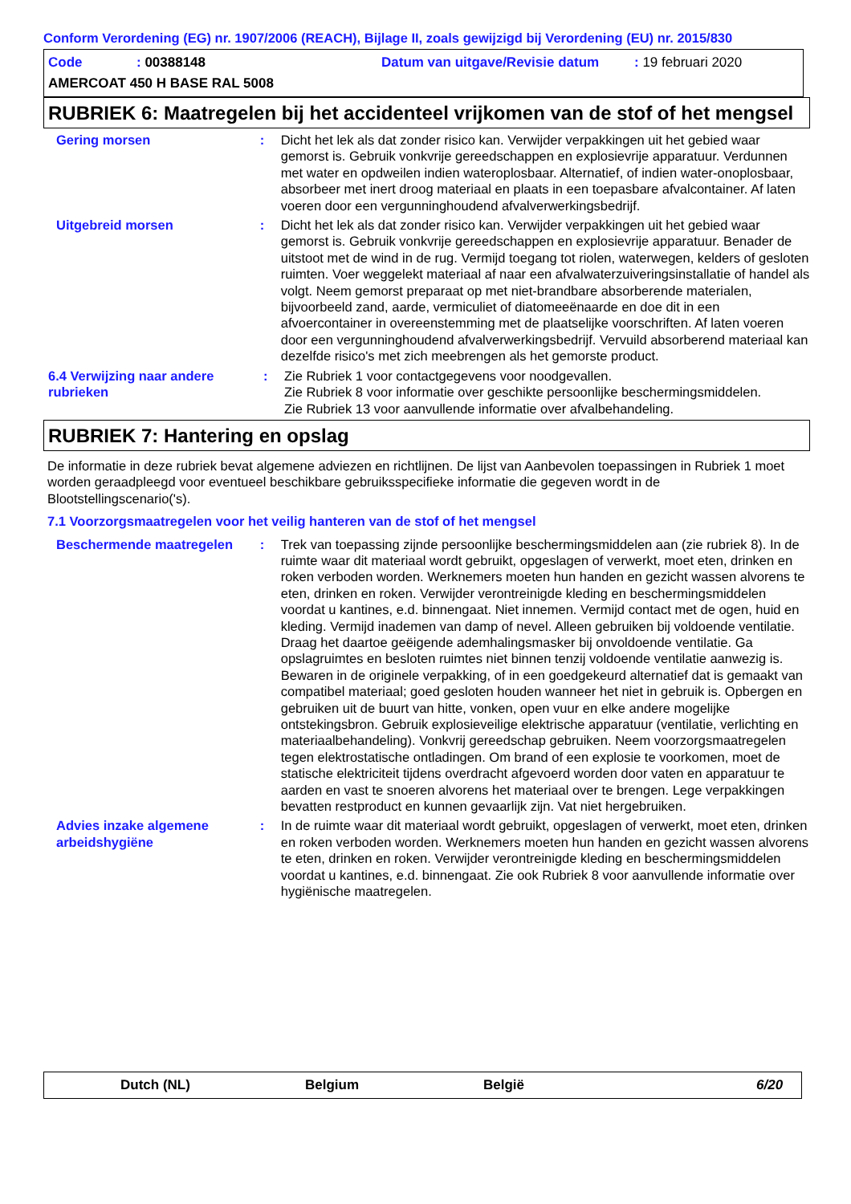Conform Verordening (EG) nr. 1907/2006 (REACH), Bijlage II, zoals gewijzigd bij Verordening (EU) nr. 2015/830
Code: 00388148 Datum van uitgave/Revisie datum: 19 februari 2020
AMERCOAT 450 H BASE RAL 5008
RUBRIEK 6: Maatregelen bij het accidenteel vrijkomen van de stof of het mengsel
Gering morsen : Dicht het lek als dat zonder risico kan. Verwijder verpakkingen uit het gebied waar gemorst is. Gebruik vonkvrije gereedschappen en explosievrije apparatuur. Verdunnen met water en opdweilen indien wateroplosbaar. Alternatief, of indien water-onoplosbaar, absorbeer met inert droog materiaal en plaats in een toepasbare afvalcontainer. Af laten voeren door een vergunninghoudend afvalverwerkingsbedrijf.
Uitgebreid morsen : Dicht het lek als dat zonder risico kan. Verwijder verpakkingen uit het gebied waar gemorst is. Gebruik vonkvrije gereedschappen en explosievrije apparatuur. Benader de uitstoot met de wind in de rug. Vermijd toegang tot riolen, waterwegen, kelders of gesloten ruimten. Voer weggelekt materiaal af naar een afvalwaterzuiveringsinstallatie of handel als volgt. Neem gemorst preparaat op met niet-brandbare absorberende materialen, bijvoorbeeld zand, aarde, vermiculiet of diatomeeënaarde en doe dit in een afvoercontainer in overeenstemming met de plaatselijke voorschriften. Af laten voeren door een vergunninghoudend afvalverwerkingsbedrijf. Vervuild absorberend materiaal kan dezelfde risico's met zich meebrengen als het gemorste product.
6.4 Verwijzing naar andere rubrieken
: Zie Rubriek 1 voor contactgegevens voor noodgevallen.
Zie Rubriek 8 voor informatie over geschikte persoonlijke beschermingsmiddelen.
Zie Rubriek 13 voor aanvullende informatie over afvalbehandeling.
RUBRIEK 7: Hantering en opslag
De informatie in deze rubriek bevat algemene adviezen en richtlijnen. De lijst van Aanbevolen toepassingen in Rubriek 1 moet worden geraadpleegd voor eventueel beschikbare gebruiksspecifieke informatie die gegeven wordt in de Blootstellingscenario('s).
7.1 Voorzorgsmaatregelen voor het veilig hanteren van de stof of het mengsel
Beschermende maatregelen : Trek van toepassing zijnde persoonlijke beschermingsmiddelen aan (zie rubriek 8). In de ruimte waar dit materiaal wordt gebruikt, opgeslagen of verwerkt, moet eten, drinken en roken verboden worden. Werknemers moeten hun handen en gezicht wassen alvorens te eten, drinken en roken. Verwijder verontreinigde kleding en beschermingsmiddelen voordat u kantines, e.d. binnengaat. Niet innemen. Vermijd contact met de ogen, huid en kleding. Vermijd inademen van damp of nevel. Alleen gebruiken bij voldoende ventilatie. Draag het daartoe geëigende ademhalingsmasker bij onvoldoende ventilatie. Ga opslagruimtes en besloten ruimtes niet binnen tenzij voldoende ventilatie aanwezig is. Bewaren in de originele verpakking, of in een goedgekeurd alternatief dat is gemaakt van compatibel materiaal; goed gesloten houden wanneer het niet in gebruik is. Opbergen en gebruiken uit de buurt van hitte, vonken, open vuur en elke andere mogelijke ontstekingsbron. Gebruik explosieveilige elektrische apparatuur (ventilatie, verlichting en materiaalbehandeling). Vonkvrij gereedschap gebruiken. Neem voorzorgsmaatregelen tegen elektrostatische ontladingen. Om brand of een explosie te voorkomen, moet de statische elektriciteit tijdens overdracht afgevoerd worden door vaten en apparatuur te aarden en vast te snoeren alvorens het materiaal over te brengen. Lege verpakkingen bevatten restproduct en kunnen gevaarlijk zijn. Vat niet hergebruiken.
Advies inzake algemene arbeidshygiëne
: In de ruimte waar dit materiaal wordt gebruikt, opgeslagen of verwerkt, moet eten, drinken en roken verboden worden. Werknemers moeten hun handen en gezicht wassen alvorens te eten, drinken en roken. Verwijder verontreinigde kleding en beschermingsmiddelen voordat u kantines, e.d. binnengaat. Zie ook Rubriek 8 voor aanvullende informatie over hygiënische maatregelen.
Dutch (NL) Belgium België 6/20